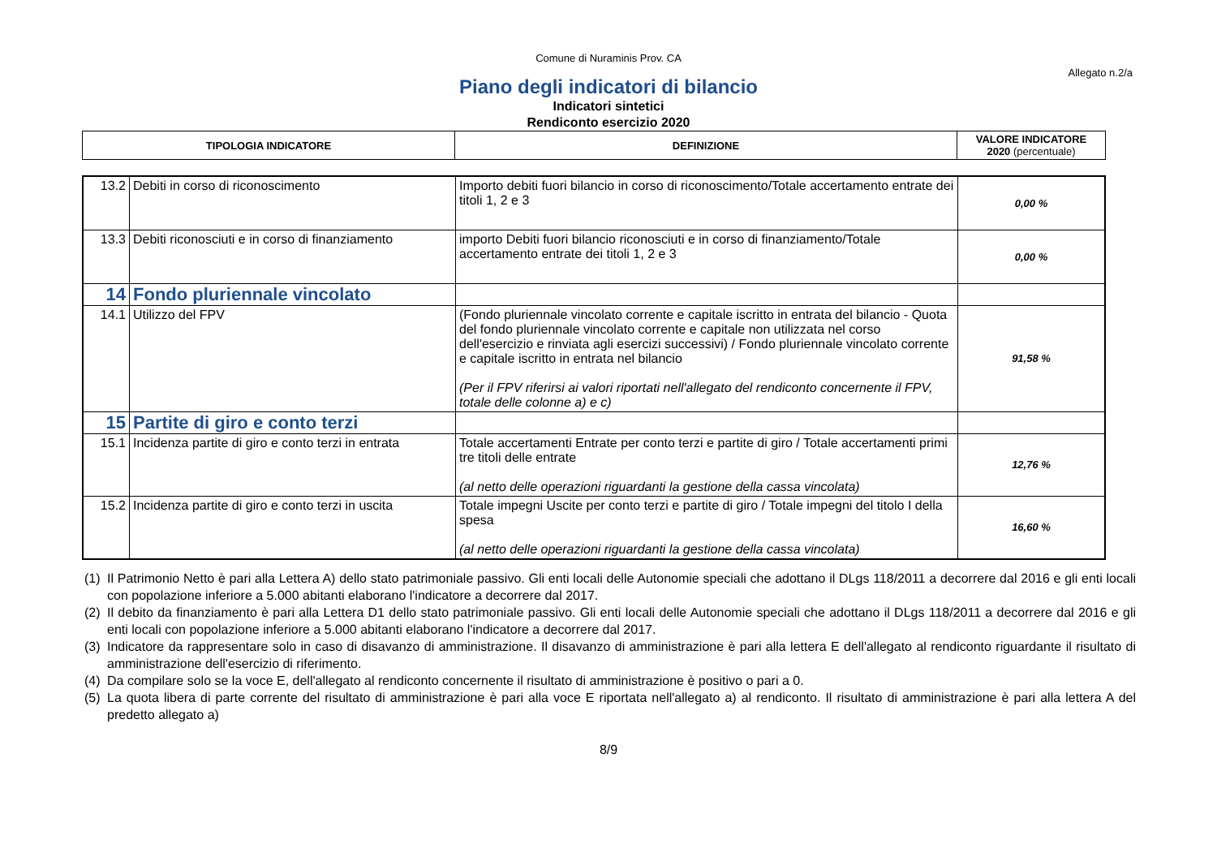Comune di Nuraminis Prov. CA
Allegato n.2/a
Piano degli indicatori di bilancio
Indicatori sintetici
Rendiconto esercizio 2020
| TIPOLOGIA INDICATORE | DEFINIZIONE | VALORE INDICATORE 2020 (percentuale) |
| --- | --- | --- |
| 13.2 | Debiti in corso di riconoscimento | Importo debiti fuori bilancio in corso di riconoscimento/Totale accertamento entrate dei titoli 1, 2 e 3 | 0,00 % |
| 13.3 | Debiti riconosciuti e in corso di finanziamento | importo Debiti fuori bilancio riconosciuti e in corso di finanziamento/Totale accertamento entrate dei titoli 1, 2 e 3 | 0,00 % |
| 14 | Fondo pluriennale vincolato | | |
| 14.1 | Utilizzo del FPV | (Fondo pluriennale vincolato corrente e capitale iscritto in entrata del bilancio - Quota del fondo pluriennale vincolato corrente e capitale non utilizzata nel corso dell'esercizio e rinviata agli esercizi successivi) / Fondo pluriennale vincolato corrente e capitale iscritto in entrata nel bilancio (Per il FPV riferirsi ai valori riportati nell'allegato del rendiconto concernente il FPV, totale delle colonne a) e c) | 91,58 % |
| 15 | Partite di giro e conto terzi | | |
| 15.1 | Incidenza partite di giro e conto terzi in entrata | Totale accertamenti Entrate per conto terzi e partite di giro / Totale accertamenti primi tre titoli delle entrate (al netto delle operazioni riguardanti la gestione della cassa vincolata) | 12,76 % |
| 15.2 | Incidenza partite di giro e conto terzi in uscita | Totale impegni Uscite per conto terzi e partite di giro / Totale impegni del titolo I della spesa (al netto delle operazioni riguardanti la gestione della cassa vincolata) | 16,60 % |
(1)
Il Patrimonio Netto è pari alla Lettera A) dello stato patrimoniale passivo. Gli enti locali delle Autonomie speciali che adottano il DLgs 118/2011 a decorrere dal 2016 e gli enti locali con popolazione inferiore a 5.000 abitanti elaborano l'indicatore a decorrere dal 2017.
(2)
Il debito da finanziamento è pari alla Lettera D1 dello stato patrimoniale passivo. Gli enti locali delle Autonomie speciali che adottano il DLgs 118/2011 a decorrere dal 2016 e gli enti locali con popolazione inferiore a 5.000 abitanti elaborano l'indicatore a decorrere dal 2017.
(3)
Indicatore da rappresentare solo in caso di disavanzo di amministrazione. Il disavanzo di amministrazione è pari alla lettera E dell'allegato al rendiconto riguardante il risultato di amministrazione dell'esercizio di riferimento.
(4)
Da compilare solo se la voce E, dell'allegato al rendiconto concernente il risultato di amministrazione è positivo o pari a 0.
(5)
La quota libera di parte corrente del risultato di amministrazione è pari alla voce E riportata nell'allegato a) al rendiconto. Il risultato di amministrazione è pari alla lettera A del predetto allegato a)
8/9